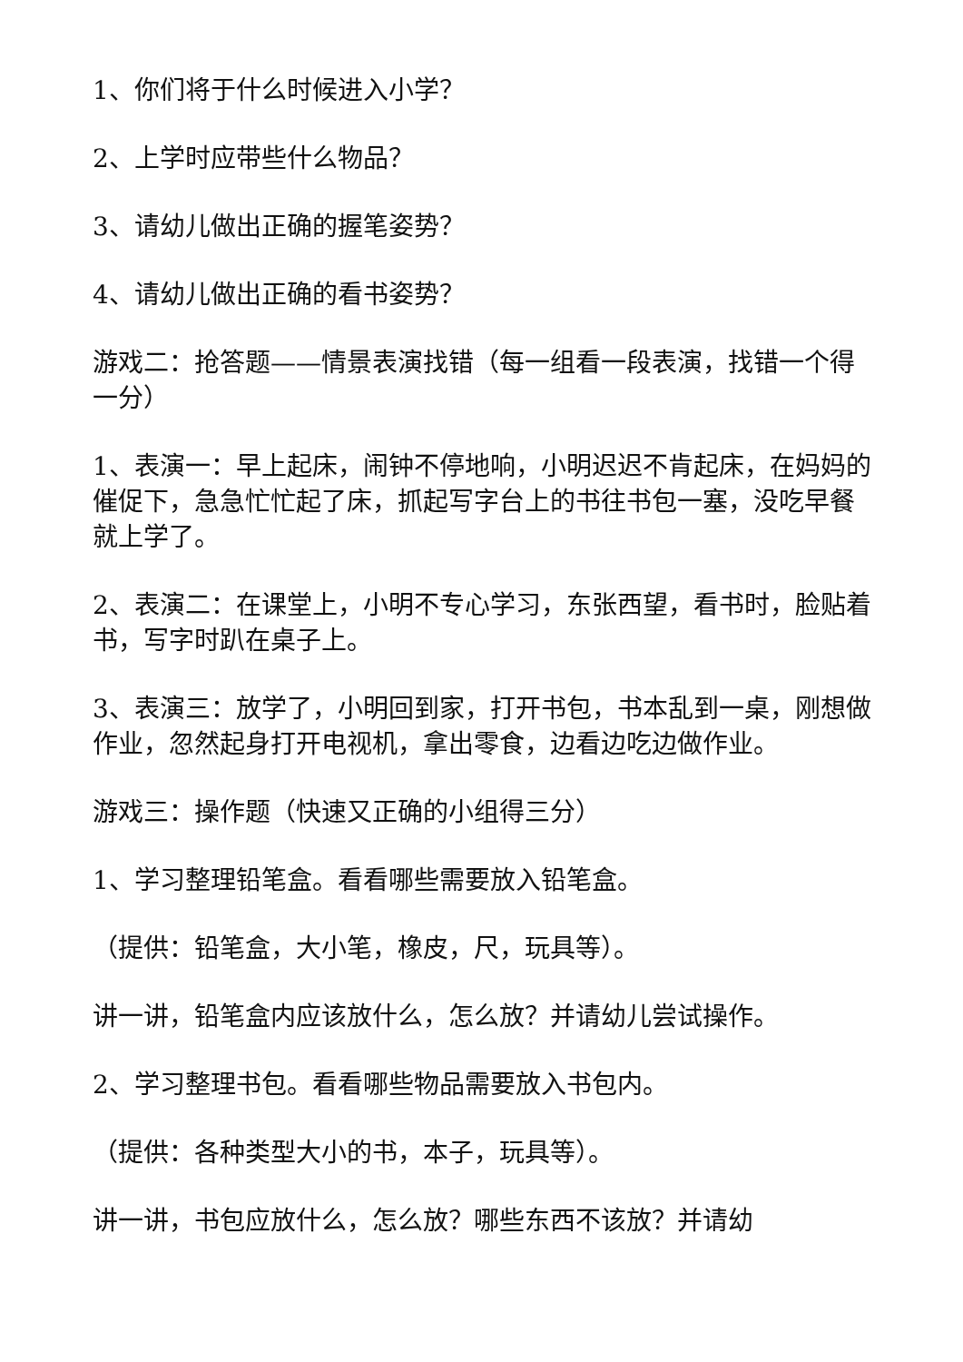1、你们将于什么时候进入小学？
2、上学时应带些什么物品？
3、请幼儿做出正确的握笔姿势？
4、请幼儿做出正确的看书姿势？
游戏二：抢答题——情景表演找错（每一组看一段表演，找错一个得一分）
1、表演一：早上起床，闹钟不停地响，小明迟迟不肯起床，在妈妈的催促下，急急忙忙起了床，抓起写字台上的书往书包一塞，没吃早餐就上学了。
2、表演二：在课堂上，小明不专心学习，东张西望，看书时，脸贴着书，写字时趴在桌子上。
3、表演三：放学了，小明回到家，打开书包，书本乱到一桌，刚想做作业，忽然起身打开电视机，拿出零食，边看边吃边做作业。
游戏三：操作题（快速又正确的小组得三分）
1、学习整理铅笔盒。看看哪些需要放入铅笔盒。
（提供：铅笔盒，大小笔，橡皮，尺，玩具等）。
讲一讲，铅笔盒内应该放什么，怎么放？并请幼儿尝试操作。
2、学习整理书包。看看哪些物品需要放入书包内。
（提供：各种类型大小的书，本子，玩具等）。
讲一讲，书包应放什么，怎么放？哪些东西不该放？并请幼